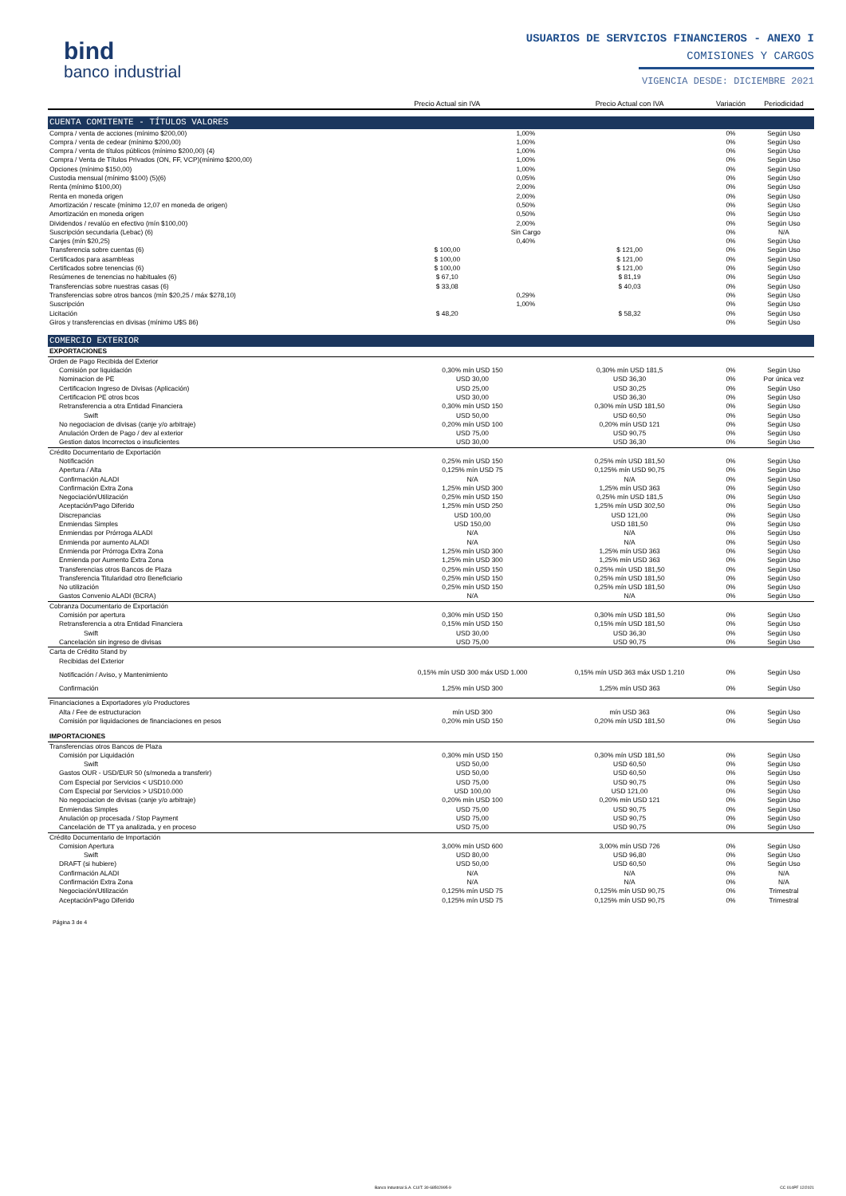bind
banco industrial
USUARIOS DE SERVICIOS FINANCIEROS - ANEXO I
COMISIONES Y CARGOS
VIGENCIA DESDE: DICIEMBRE 2021
| | Precio Actual sin IVA | | Precio Actual con IVA | Variación | Periodicidad |
| --- | --- | --- | --- | --- | --- |
| CUENTA COMITENTE - TÍTULOS VALORES | | | | | |
| Compra / venta de acciones (mínimo $200,00) | | 1,00% | | 0% | Según Uso |
| Compra / venta de cedear (mínimo $200,00) | | 1,00% | | 0% | Según Uso |
| Compra / venta de títulos públicos (mínimo $200,00) (4) | | 1,00% | | 0% | Según Uso |
| Compra / Venta de Títulos Privados (ON, FF, VCP)(mínimo $200,00) | | 1,00% | | 0% | Según Uso |
| Opciones (mínimo $150,00) | | 1,00% | | 0% | Según Uso |
| Custodia mensual (mínimo $100) (5)(6) | | 0,05% | | 0% | Según Uso |
| Renta (mínimo $100,00) | | 2,00% | | 0% | Según Uso |
| Renta en moneda origen | | 2,00% | | 0% | Según Uso |
| Amortización / rescate (mínimo 12,07 en moneda de origen) | | 0,50% | | 0% | Según Uso |
| Amortización en moneda origen | | 0,50% | | 0% | Según Uso |
| Dividendos / revalúo en efectivo (mín $100,00) | | 2,00% | | 0% | Según Uso |
| Suscripción secundaria (Lebac) (6) | | Sin Cargo | | 0% | N/A |
| Canjes (mín $20,25) | | 0,40% | | 0% | Según Uso |
| Transferencia sobre cuentas (6) | $ 100,00 | | $ 121,00 | 0% | Según Uso |
| Certificados para asambleas | $ 100,00 | | $ 121,00 | 0% | Según Uso |
| Certificados sobre tenencias (6) | $ 100,00 | | $ 121,00 | 0% | Según Uso |
| Resúmenes de tenencias no habituales (6) | $ 67,10 | | $ 81,19 | 0% | Según Uso |
| Transferencias sobre nuestras casas (6) | $ 33,08 | | $ 40,03 | 0% | Según Uso |
| Transferencias sobre otros bancos (mín $20,25 / máx $278,10) | | 0,29% | | 0% | Según Uso |
| Suscripción | | 1,00% | | 0% | Según Uso |
| Licitación | $ 48,20 | | $ 58,32 | 0% | Según Uso |
| Giros y transferencias en divisas (mínimo U$S 86) | | | | 0% | Según Uso |
| COMERCIO EXTERIOR | | | | | |
| EXPORTACIONES | | | | | |
| Orden de Pago Recibida del Exterior | | | | | |
| Comisión por liquidación | 0,30% mín USD 150 | | 0,30% mín USD 181,5 | 0% | Según Uso |
| Nominacion de PE | USD 30,00 | | USD 36,30 | 0% | Por única vez |
| Certificacion Ingreso de Divisas (Aplicación) | USD 25,00 | | USD 30,25 | 0% | Según Uso |
| Certificacion PE otros bcos | USD 30,00 | | USD 36,30 | 0% | Según Uso |
| Retransferencia a otra Entidad Financiera | 0,30% mín USD 150 | | 0,30% mín USD 181,50 | 0% | Según Uso |
| Swift | USD 50,00 | | USD 60,50 | 0% | Según Uso |
| No negociacion de divisas (canje y/o arbitraje) | 0,20% mín USD 100 | | 0,20% mín USD 121 | 0% | Según Uso |
| Anulación Orden de Pago / dev al exterior | USD 75,00 | | USD 90,75 | 0% | Según Uso |
| Gestion datos Incorrectos o insuficientes | USD 30,00 | | USD 36,30 | 0% | Según Uso |
| Crédito Documentario de Exportación | | | | | |
| Notificación | 0,25% mín USD 150 | | 0,25% mín USD 181,50 | 0% | Según Uso |
| Apertura / Alta | 0,125% mín USD 75 | | 0,125% mín USD 90,75 | 0% | Según Uso |
| Confirmación ALADI | N/A | | N/A | 0% | Según Uso |
| Confirmación Extra Zona | 1,25% mín USD 300 | | 1,25% mín USD 363 | 0% | Según Uso |
| Negociación/Utilización | 0,25% mín USD 150 | | 0,25% mín USD 181,5 | 0% | Según Uso |
| Aceptación/Pago Diferido | 1,25% mín USD 250 | | 1,25% mín USD 302,50 | 0% | Según Uso |
| Discrepancias | USD 100,00 | | USD 121,00 | 0% | Según Uso |
| Enmiendas Simples | USD 150,00 | | USD 181,50 | 0% | Según Uso |
| Enmiendas por Prórroga ALADI | N/A | | N/A | 0% | Según Uso |
| Enmienda por aumento ALADI | N/A | | N/A | 0% | Según Uso |
| Enmienda por Prórroga Extra Zona | 1,25% mín USD 300 | | 1,25% mín USD 363 | 0% | Según Uso |
| Enmienda por Aumento Extra Zona | 1,25% mín USD 300 | | 1,25% mín USD 363 | 0% | Según Uso |
| Transferencias otros Bancos de Plaza | 0,25% mín USD 150 | | 0,25% mín USD 181,50 | 0% | Según Uso |
| Transferencia Titularidad otro Beneficiario | 0,25% mín USD 150 | | 0,25% mín USD 181,50 | 0% | Según Uso |
| No utilización | 0,25% mín USD 150 | | 0,25% mín USD 181,50 | 0% | Según Uso |
| Gastos Convenio ALADI (BCRA) | N/A | | N/A | 0% | Según Uso |
| Cobranza Documentario de Exportación | | | | | |
| Comisión por apertura | 0,30% mín USD 150 | | 0,30% mín USD 181,50 | 0% | Según Uso |
| Retransferencia a otra Entidad Financiera | 0,15% mín USD 150 | | 0,15% mín USD 181,50 | 0% | Según Uso |
| Swift | USD 30,00 | | USD 36,30 | 0% | Según Uso |
| Cancelación sin ingreso de divisas | USD 75,00 | | USD 90,75 | 0% | Según Uso |
| Carta de Crédito Stand by | | | | | |
| Recibidas del Exterior | | | | | |
| Notificación / Aviso, y Mantenimiento | 0,15% mín USD 300 máx USD 1.000 | | 0,15% mín USD 363 máx USD 1.210 | 0% | Según Uso |
| Confirmación | 1,25% mín USD 300 | | 1,25% mín USD 363 | 0% | Según Uso |
| Financiaciones a Exportadores y/o Productores | | | | | |
| Alta / Fee de estructuracion | mín USD 300 | | mín USD 363 | 0% | Según Uso |
| Comisión por liquidaciones de financiaciones en pesos | 0,20% mín USD 150 | | 0,20% mín USD 181,50 | 0% | Según Uso |
| IMPORTACIONES | | | | | |
| Transferencias otros Bancos de Plaza | | | | | |
| Comisión por Liquidación | 0,30% mín USD 150 | | 0,30% mín USD 181,50 | 0% | Según Uso |
| Swift | USD 50,00 | | USD 60,50 | 0% | Según Uso |
| Gastos OUR - USD/EUR 50 (s/moneda a transferir) | USD 50,00 | | USD 60,50 | 0% | Según Uso |
| Com Especial por Servicios < USD10.000 | USD 75,00 | | USD 90,75 | 0% | Según Uso |
| Com Especial por Servicios > USD10.000 | USD 100,00 | | USD 121,00 | 0% | Según Uso |
| No negociacion de divisas (canje y/o arbitraje) | 0,20% mín USD 100 | | 0,20% mín USD 121 | 0% | Según Uso |
| Enmiendas Simples | USD 75,00 | | USD 90,75 | 0% | Según Uso |
| Anulación op procesada / Stop Payment | USD 75,00 | | USD 90,75 | 0% | Según Uso |
| Cancelación de TT ya analizada, y en proceso | USD 75,00 | | USD 90,75 | 0% | Según Uso |
| Crédito Documentario de Importación | | | | | |
| Comision Apertura | 3,00% mín USD 600 | | 3,00% mín USD 726 | 0% | Según Uso |
| Swift | USD 80,00 | | USD 96,80 | 0% | Según Uso |
| DRAFT (si hubiere) | USD 50,00 | | USD 60,50 | 0% | Según Uso |
| Confirmación ALADI | N/A | | N/A | 0% | N/A |
| Confirmación Extra Zona | N/A | | N/A | 0% | N/A |
| Negociación/Utilización | 0,125% mín USD 75 | | 0,125% mín USD 90,75 | 0% | Trimestral |
| Aceptación/Pago Diferido | 0,125% mín USD 75 | | 0,125% mín USD 90,75 | 0% | Trimestral |
Página 3 de 4
Banco Industrial S.A. CUIT: 30-68502995-9 CC 014PF 12/2021